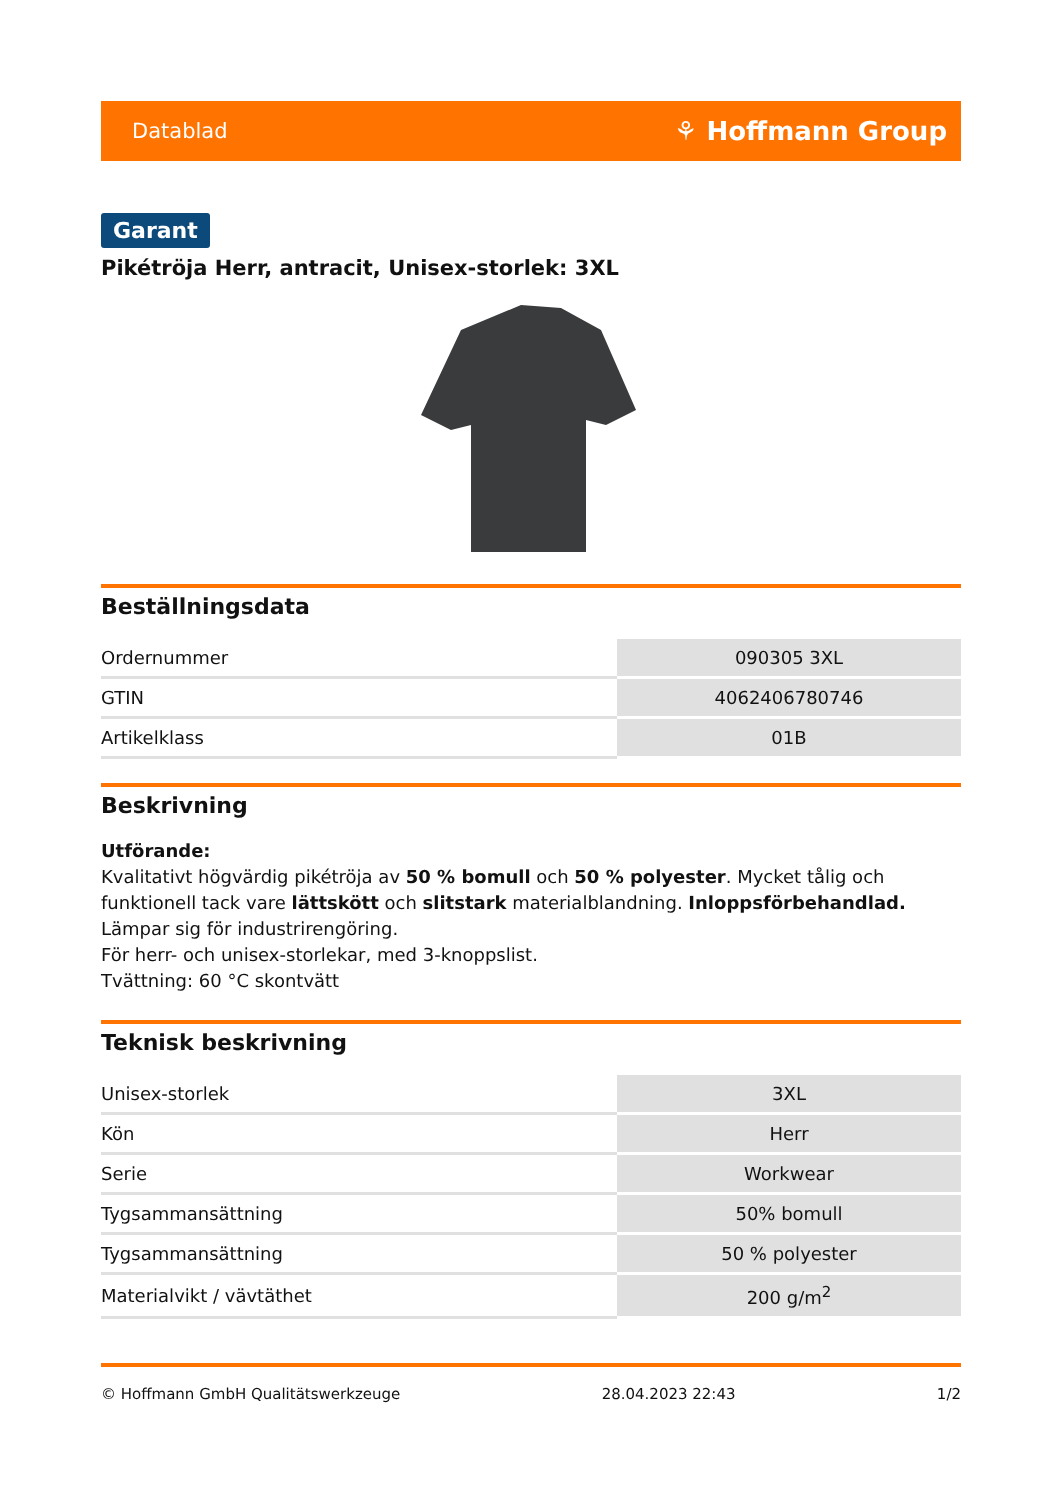Datablad ⚘ Hoffmann Group
Garant
Pikétröja Herr, antracit, Unisex-storlek: 3XL
Beställningsdata
| Ordernummer | 090305 3XL |
| GTIN | 4062406780746 |
| Artikelklass | 01B |
Beskrivning
Utförande:
Kvalitativt högvärdig pikétröja av 50 % bomull och 50 % polyester. Mycket tålig och funktionell tack vare lättskött och slitstark materialblandning. Inloppsförbehandlad. Lämpar sig för industrirengöring.
För herr- och unisex-storlekar, med 3-knoppslist.
Tvättning: 60 °C skontvätt
Teknisk beskrivning
| Unisex-storlek | 3XL |
| Kön | Herr |
| Serie | Workwear |
| Tygsammansättning | 50% bomull |
| Tygsammansättning | 50 % polyester |
| Materialvikt / vävtäthet | 200 g/m<sup>2</sup> |
© Hoffmann GmbH Qualitätswerkzeuge 28.04.2023 22:43 1/2